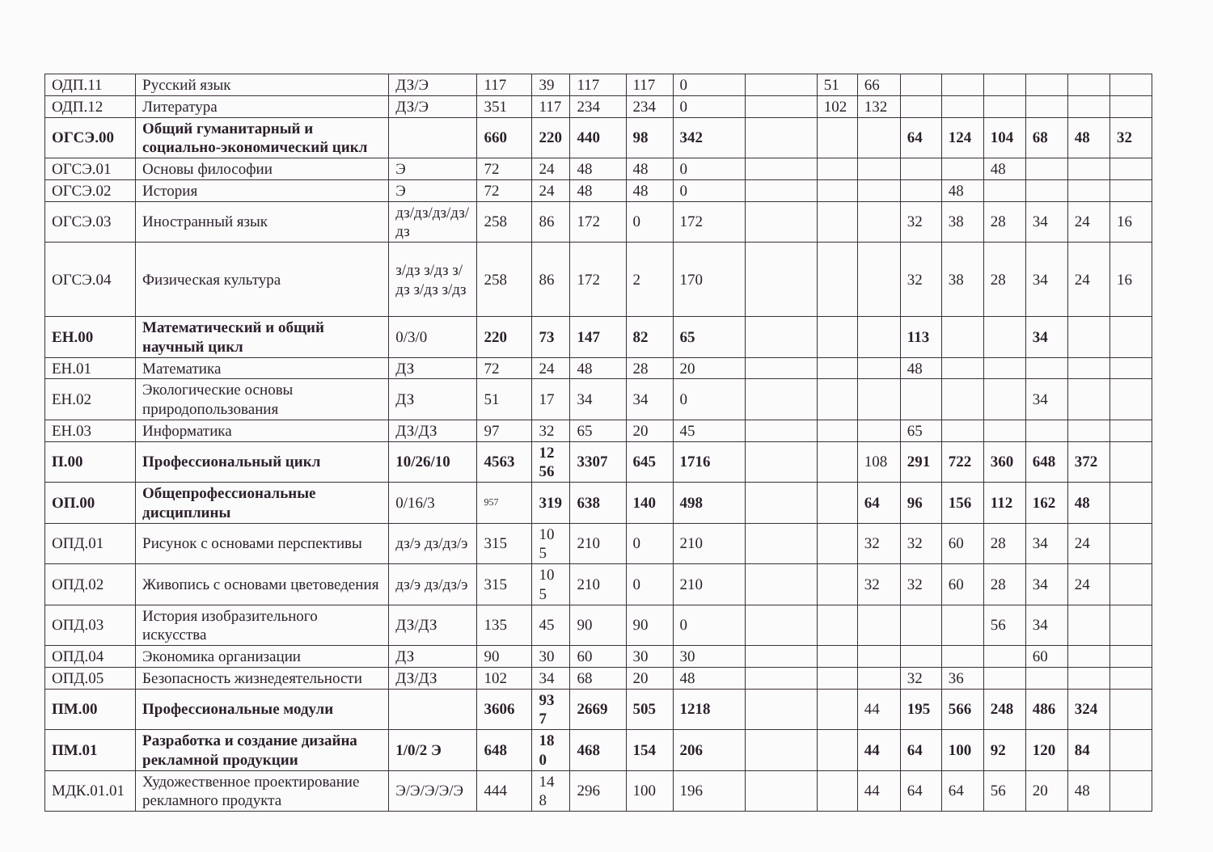| ОДП.11 | Русский язык | ДЗ/Э | 117 | 39 | 117 | 117 | 0 | | 51 | 66 | | | | | | |
| ОДП.12 | Литература | ДЗ/Э | 351 | 117 | 234 | 234 | 0 | | 102 | 132 | | | | | | |
| ОГСЭ.00 | Общий гуманитарный и социально-экономический цикл | | 660 | 220 | 440 | 98 | 342 | | | | 64 | 124 | 104 | 68 | 48 | 32 |
| ОГСЭ.01 | Основы философии | Э | 72 | 24 | 48 | 48 | 0 | | | | | | 48 | | | |
| ОГСЭ.02 | История | Э | 72 | 24 | 48 | 48 | 0 | | | | | 48 | | | | |
| ОГСЭ.03 | Иностранный язык | дз/дз/дз/дз/ дз | 258 | 86 | 172 | 0 | 172 | | | | 32 | 38 | 28 | 34 | 24 | 16 |
| ОГСЭ.04 | Физическая культура | з/дз з/дз з/дз з/дз з/дз | 258 | 86 | 172 | 2 | 170 | | | | 32 | 38 | 28 | 34 | 24 | 16 |
| ЕН.00 | Математический и общий научный цикл | 0/3/0 | 220 | 73 | 147 | 82 | 65 | | | | 113 | | | 34 | | |
| ЕН.01 | Математика | ДЗ | 72 | 24 | 48 | 28 | 20 | | | | 48 | | | | | |
| ЕН.02 | Экологические основы природопользования | ДЗ | 51 | 17 | 34 | 34 | 0 | | | | | | | 34 | | |
| ЕН.03 | Информатика | ДЗ/ДЗ | 97 | 32 | 65 | 20 | 45 | | | | 65 | | | | | |
| П.00 | Профессиональный цикл | 10/26/10 | 4563 | 12 56 | 3307 | 645 | 1716 | | | 108 | 291 | 722 | 360 | 648 | 372 | |
| ОП.00 | Общепрофессиональные дисциплины | 0/16/3 | 957 | 319 | 638 | 140 | 498 | | | 64 | 96 | 156 | 112 | 162 | 48 | |
| ОПД.01 | Рисунок с основами перспективы | дз/э дз/дз/э | 315 | 10 5 | 210 | 0 | 210 | | | 32 | 32 | 60 | 28 | 34 | 24 | |
| ОПД.02 | Живопись с основами цветоведения | дз/э дз/дз/э | 315 | 10 5 | 210 | 0 | 210 | | | 32 | 32 | 60 | 28 | 34 | 24 | |
| ОПД.03 | История изобразительного искусства | ДЗ/ДЗ | 135 | 45 | 90 | 90 | 0 | | | | | | 56 | 34 | | |
| ОПД.04 | Экономика организации | ДЗ | 90 | 30 | 60 | 30 | 30 | | | | | | | 60 | | |
| ОПД.05 | Безопасность жизнедеятельности | ДЗ/ДЗ | 102 | 34 | 68 | 20 | 48 | | | | 32 | 36 | | | | |
| ПМ.00 | Профессиональные модули | | 3606 | 93 7 | 2669 | 505 | 1218 | | | 44 | 195 | 566 | 248 | 486 | 324 | |
| ПМ.01 | Разработка и создание дизайна рекламной продукции | 1/0/2 Э | 648 | 18 0 | 468 | 154 | 206 | | | 44 | 64 | 100 | 92 | 120 | 84 | |
| МДК.01.01 | Художественное проектирование рекламного продукта | Э/Э/Э/Э/Э | 444 | 14 8 | 296 | 100 | 196 | | | 44 | 64 | 64 | 56 | 20 | 48 | |